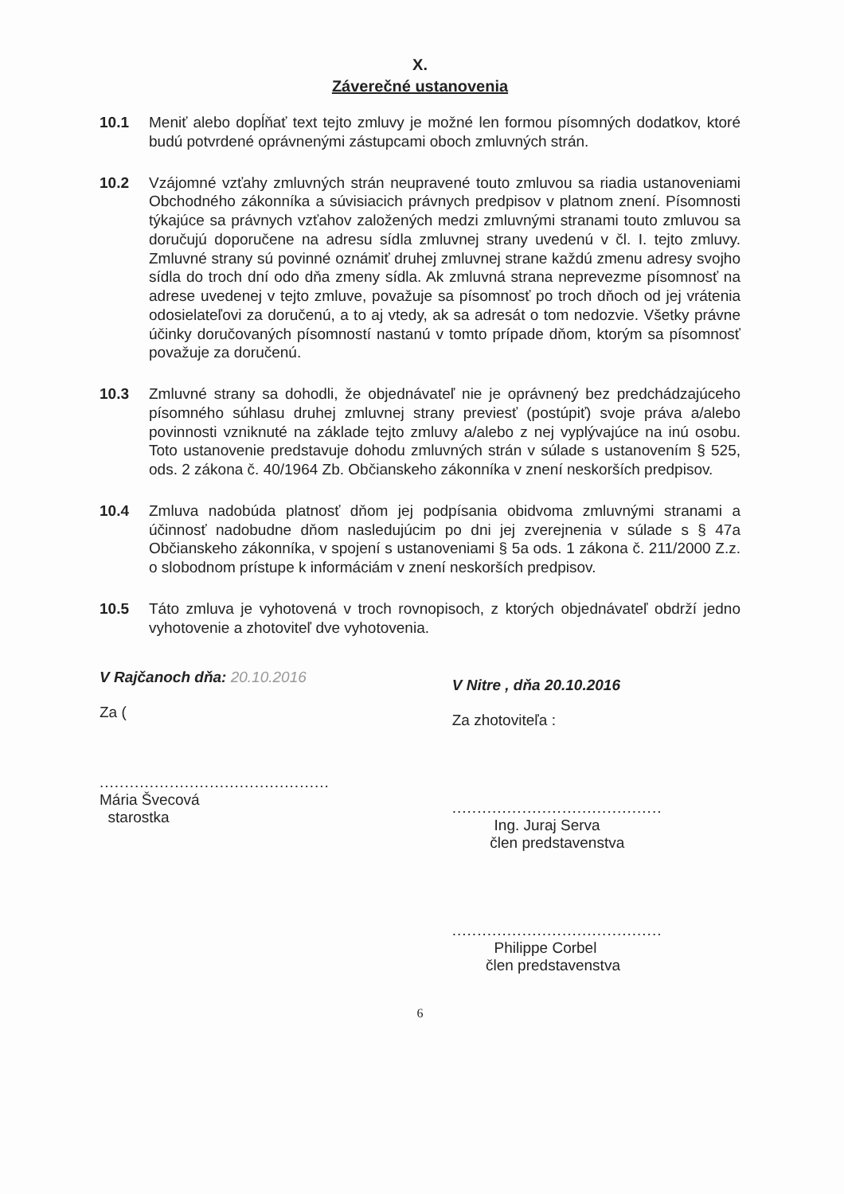X.
Záverečné ustanovenia
10.1 Meniť alebo dopĺňať text tejto zmluvy je možné len formou písomných dodatkov, ktoré budú potvrdené oprávnenými zástupcami oboch zmluvných strán.
10.2 Vzájomné vzťahy zmluvných strán neupravené touto zmluvou sa riadia ustanoveniami Obchodného zákonníka a súvisiacich právnych predpisov v platnom znení. Písomnosti týkajúce sa právnych vzťahov založených medzi zmluvnými stranami touto zmluvou sa doručujú doporučene na adresu sídla zmluvnej strany uvedenú v čl. I. tejto zmluvy. Zmluvné strany sú povinné oznámiť druhej zmluvnej strane každú zmenu adresy svojho sídla do troch dní odo dňa zmeny sídla. Ak zmluvná strana neprevezme písomnosť na adrese uvedenej v tejto zmluve, považuje sa písomnosť po troch dňoch od jej vrátenia odosielateľovi za doručenú, a to aj vtedy, ak sa adresát o tom nedozvie. Všetky právne účinky doručovaných písomností nastanú v tomto prípade dňom, ktorým sa písomnosť považuje za doručenú.
10.3 Zmluvné strany sa dohodli, že objednávateľ nie je oprávnený bez predchádzajúceho písomného súhlasu druhej zmluvnej strany previesť (postúpiť) svoje práva a/alebo povinnosti vzniknuté na základe tejto zmluvy a/alebo z nej vyplývajúce na inú osobu. Toto ustanovenie predstavuje dohodu zmluvných strán v súlade s ustanovením § 525, ods. 2 zákona č. 40/1964 Zb. Občianskeho zákonníka v znení neskorších predpisov.
10.4 Zmluva nadobúda platnosť dňom jej podpísania obidvoma zmluvnými stranami a účinnosť nadobudne dňom nasledujúcim po dni jej zverejnenia v súlade s § 47a Občianskeho zákonníka, v spojení s ustanoveniami § 5a ods. 1 zákona č. 211/2000 Z.z. o slobodnom prístupe k informáciám v znení neskorších predpisov.
10.5 Táto zmluva je vyhotovená v troch rovnopisoch, z ktorých objednávateľ obdrží jedno vyhotovenie a zhotoviteľ dve vyhotovenia.
V Rajčanoch dňa: 20.10.2016
Za (
..............................................
Mária Švecová
starostka
V Nitre , dňa 20.10.2016
Za zhotoviteľa :
..........................................
Ing. Juraj Serva
člen predstavenstva
..........................................
Philippe Corbel
člen predstavenstva
6